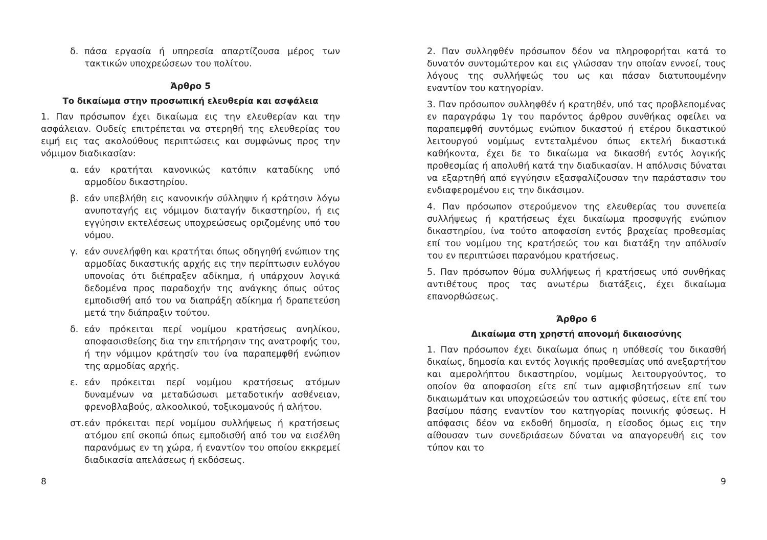δ. πάσα εργασία ή υπηρεσία απαρτίζουσα μέρος των τακτικών υποχρεώσεων του πολίτου.
Άρθρο 5
Το δικαίωμα στην προσωπική ελευθερία και ασφάλεια
1. Παν πρόσωπον έχει δικαίωμα εις την ελευθερίαν και την ασφάλειαν. Ουδείς επιτρέπεται να στερηθή της ελευθερίας του ειμή εις τας ακολούθους περιπτώσεις και συμφώνως προς την νόμιμον διαδικασίαν:
α. εάν κρατήται κανονικώς κατόπιν καταδίκης υπό αρμοδίου δικαστηρίου.
β. εάν υπεβλήθη εις κανονικήν σύλληψιν ή κράτησιν λόγω ανυποταγής εις νόμιμον διαταγήν δικαστηρίου, ή εις εγγύησιν εκτελέσεως υποχρεώσεως οριζομένης υπό του νόμου.
γ. εάν συνελήφθη και κρατήται όπως οδηγηθή ενώπιον της αρμοδίας δικαστικής αρχής εις την περίπτωσιν ευλόγου υπονοίας ότι διέπραξεν αδίκημα, ή υπάρχουν λογικά δεδομένα προς παραδοχήν της ανάγκης όπως ούτος εμποδισθή από του να διαπράξη αδίκημα ή δραπετεύση μετά την διάπραξιν τούτου.
δ. εάν πρόκειται περί νομίμου κρατήσεως ανηλίκου, αποφασισθείσης δια την επιτήρησιν της ανατροφής του, ή την νόμιμον κράτησίν του ίνα παραπεμφθή ενώπιον της αρμοδίας αρχής.
ε. εάν πρόκειται περί νομίμου κρατήσεως ατόμων δυναμένων να μεταδώσωσι μεταδοτικήν ασθένειαν, φρενοβλαβούς, αλκοολικού, τοξικομανούς ή αλήτου.
στ. εάν πρόκειται περί νομίμου συλλήψεως ή κρατήσεως ατόμου επί σκοπώ όπως εμποδισθή από του να εισέλθη παρανόμως εν τη χώρα, ή εναντίον του οποίου εκκρεμεί διαδικασία απελάσεως ή εκδόσεως.
2. Παν συλληφθέν πρόσωπον δέον να πληροφορήται κατά το δυνατόν συντομώτερον και εις γλώσσαν την οποίαν εννοεί, τους λόγους της συλλήψεώς του ως και πάσαν διατυπουμένην εναντίον του κατηγορίαν.
3. Παν πρόσωπον συλληφθέν ή κρατηθέν, υπό τας προβλεπομένας εν παραγράφω 1γ του παρόντος άρθρου συνθήκας οφείλει να παραπεμφθή συντόμως ενώπιον δικαστού ή ετέρου δικαστικού λειτουργού νομίμως εντεταλμένου όπως εκτελή δικαστικά καθήκοντα, έχει δε το δικαίωμα να δικασθή εντός λογικής προθεσμίας ή απολυθή κατά την διαδικασίαν. Η απόλυσις δύναται να εξαρτηθή από εγγύησιν εξασφαλίζουσαν την παράστασιν του ενδιαφερομένου εις την δικάσιμον.
4. Παν πρόσωπον στερούμενον της ελευθερίας του συνεπεία συλλήψεως ή κρατήσεως έχει δικαίωμα προσφυγής ενώπιον δικαστηρίου, ίνα τούτο αποφασίση εντός βραχείας προθεσμίας επί του νομίμου της κρατήσεώς του και διατάξη την απόλυσίν του εν περιπτώσει παρανόμου κρατήσεως.
5. Παν πρόσωπον θύμα συλλήψεως ή κρατήσεως υπό συνθήκας αντιθέτους προς τας ανωτέρω διατάξεις, έχει δικαίωμα επανορθώσεως.
Άρθρο 6
Δικαίωμα στη χρηστή απονομή δικαιοσύνης
1. Παν πρόσωπον έχει δικαίωμα όπως η υπόθεσίς του δικασθή δικαίως, δημοσία και εντός λογικής προθεσμίας υπό ανεξαρτήτου και αμερολήπτου δικαστηρίου, νομίμως λειτουργούντος, το οποίον θα αποφασίση είτε επί των αμφισβητήσεων επί των δικαιωμάτων και υποχρεώσεών του αστικής φύσεως, είτε επί του βασίμου πάσης εναντίον του κατηγορίας ποινικής φύσεως. Η απόφασις δέον να εκδοθή δημοσία, η είσοδος όμως εις την αίθουσαν των συνεδριάσεων δύναται να απαγορευθή εις τον τύπον και το
8 9